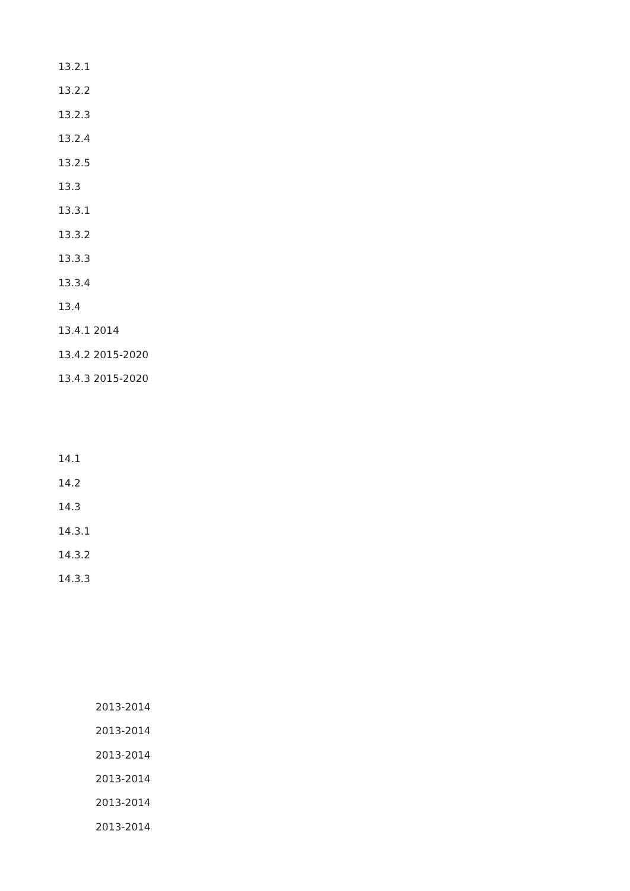13.2.1
13.2.2
13.2.3
13.2.4
13.2.5
13.3
13.3.1
13.3.2
13.3.3
13.3.4
13.4
13.4.1 2014
13.4.2 2015-2020
13.4.3 2015-2020
14.1
14.2
14.3
14.3.1
14.3.2
14.3.3
2013-2014
2013-2014
2013-2014
2013-2014
2013-2014
2013-2014